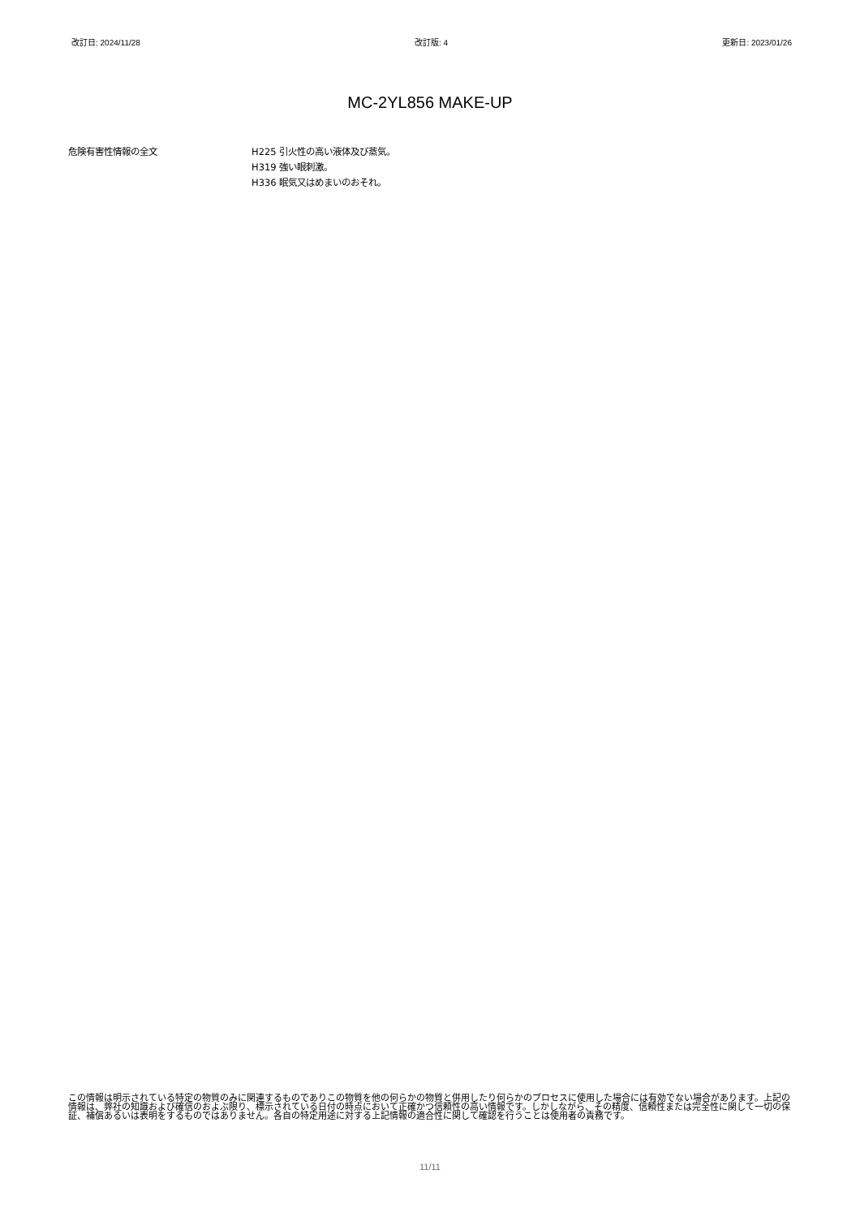改訂日: 2024/11/28 改訂版: 4 更新日: 2023/01/26
MC-2YL856 MAKE-UP
危険有害性情報の全文 H225 引火性の高い液体及び蒸気。
H319 強い眼刺激。
H336 眠気又はめまいのおそれ。
この情報は明示されている特定の物質のみに関連するものでありこの物質を他の何らかの物質と併用したり何らかのプロセスに使用した場合には有効でない場合があります。上記の情報は、弊社の知識および確信のおよぶ限り、標示されている日付の時点において正確かつ信頼性の高い情報です。しかしながら、その精度、信頼性または完全性に関して一切の保証、補償あるいは表明をするものではありません。各自の特定用途に対する上記情報の適合性に関して確認を行うことは使用者の責務です。
11/11